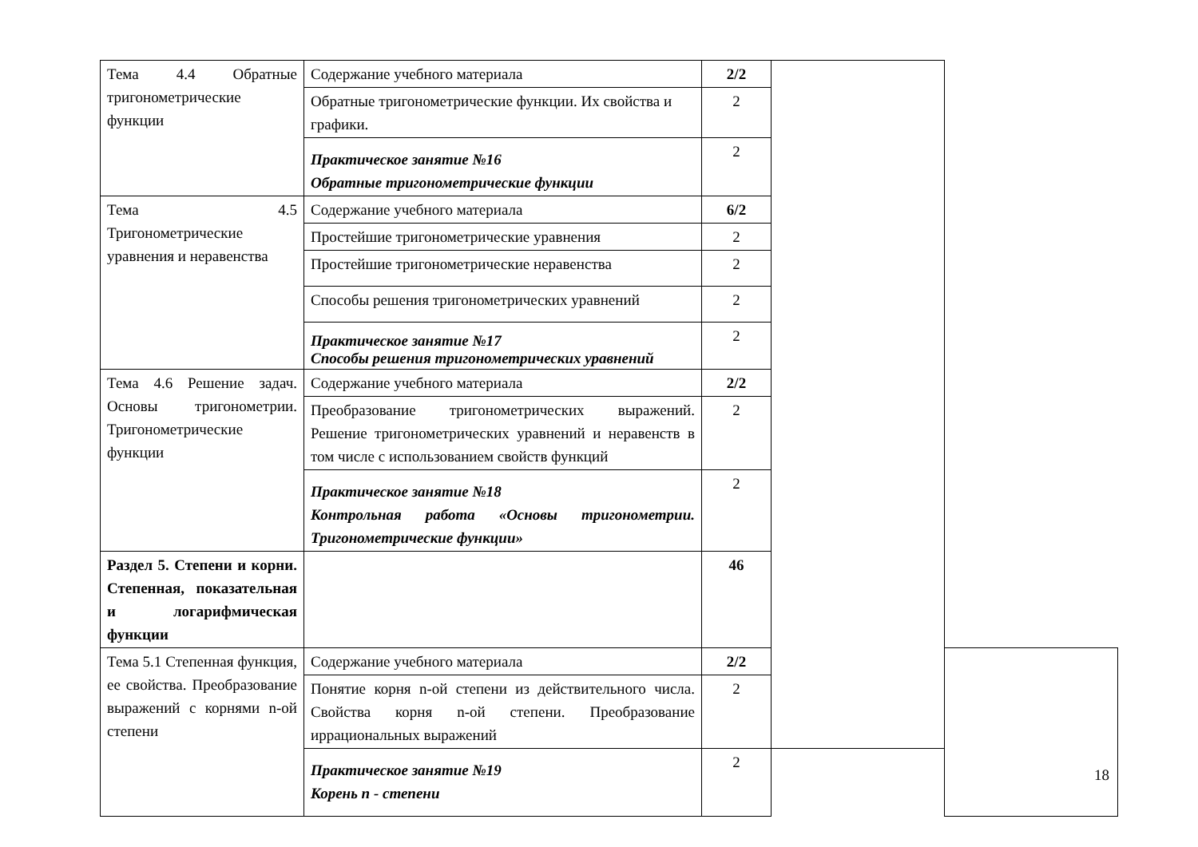| Тема 4.4 Обратные тригонометрические функции | Содержание учебного материала | 2/2 | | |
| | Обратные тригонометрические функции. Их свойства и графики. | 2 | | |
| | Практическое занятие №16 Обратные тригонометрические функции | 2 | | |
| Тема 4.5 Тригонометрические уравнения и неравенства | Содержание учебного материала | 6/2 | | |
| | Простейшие тригонометрические уравнения | 2 | | |
| | Простейшие тригонометрические неравенства | 2 | | |
| | Способы решения тригонометрических уравнений | 2 | | |
| | Практическое занятие №17 Способы решения тригонометрических уравнений | 2 | | |
| Тема 4.6 Решение задач. Основы тригонометрии. Тригонометрические функции | Содержание учебного материала | 2/2 | | |
| | Преобразование тригонометрических выражений. Решение тригонометрических уравнений и неравенств в том числе с использованием свойств функций | 2 | | |
| | Практическое занятие №18 Контрольная работа «Основы тригонометрии. Тригонометрические функции» | 2 | | |
| Раздел 5. Степени и корни. Степенная, показательная и логарифмическая функции | | 46 | | |
| Тема 5.1 Степенная функция, ее свойства. Преобразование выражений с корнями n-ой степени | Содержание учебного материала | 2/2 | | |
| | Понятие корня n-ой степени из действительного числа. Свойства корня n-ой степени. Преобразование иррациональных выражений | 2 | | |
| | Практическое занятие №19 Корень n - степени | 2 | | |
18